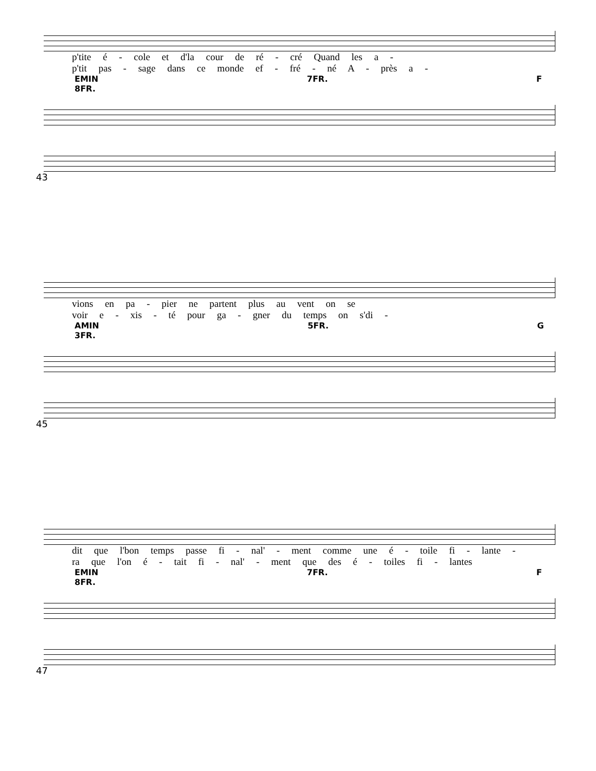p'tite é - cole et d'la cour de ré - cré Quand les a -
p'tit pas - sage dans ce monde ef - fré - né A - près a -
EMIN 7FR. F 8FR.
43
vions en pa - pier ne partent plus au vent on se
voir e - xis - té pour ga - gner du temps on s'di -
AMIN 5FR. G 3FR.
45
dit que l'bon temps passe fi - nal' - ment comme une é - toile fi - lante -
ra que l'on é - tait fi - nal' - ment que des é - toiles fi - lantes
EMIN 7FR. F 8FR.
47